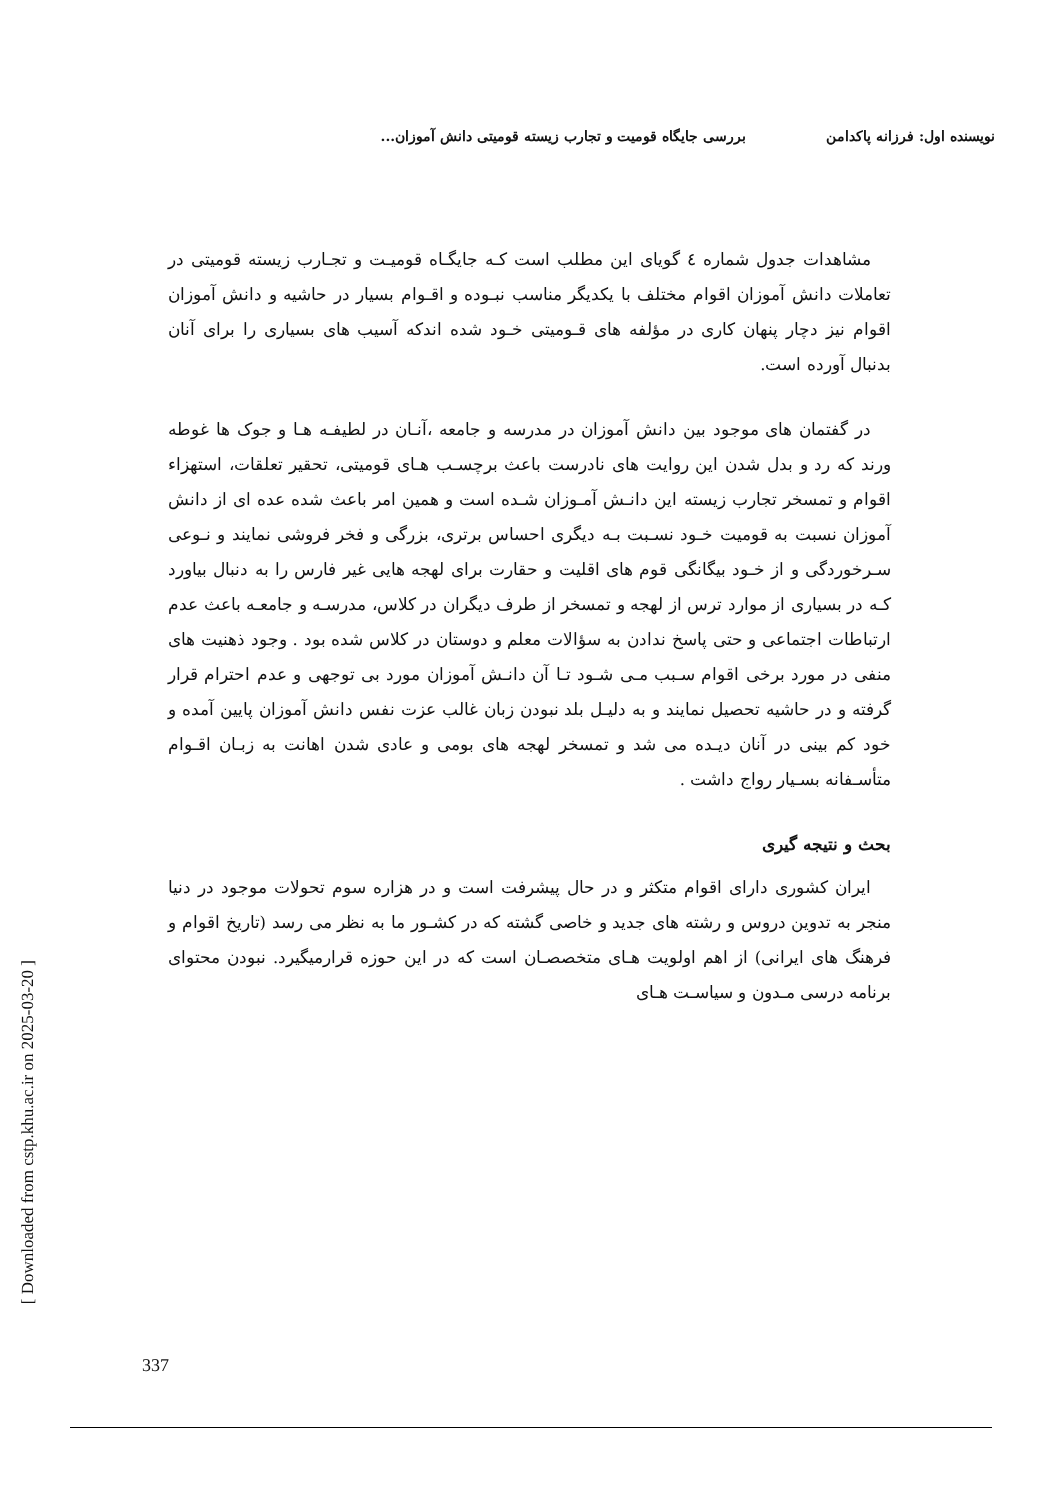نویسنده اول: فرزانه پاکدامن بررسی جایگاه قومیت و تجارب زیسته قومیتی دانش آموزان...
مشاهدات جدول شماره ٤ گویای این مطلب است کـه جایگـاه قومیـت و تجـارب زیسته قومیتی در تعاملات دانش آموزان اقوام مختلف با یکدیگر مناسب نبـوده و اقـوام بسیار در حاشیه و دانش آموزان اقوام نیز دچار پنهان کاری در مؤلفه های قـومیتی خـود شده اندکه آسیب های بسیاری را برای آنان بدنبال آورده است.
در گفتمان های موجود بین دانش آموزان در مدرسه و جامعه ،آنـان در لطیفـه هـا و جوک ها غوطه ورند که رد و بدل شدن این روایت های نادرست باعث برچسـب هـای قومیتی، تحقیر تعلقات، استهزاء اقوام و تمسخر تجارب زیسته این دانـش آمـوزان شـده است و همین امر باعث شده عده ای از دانش آموزان نسبت به قومیت خـود نسـبت بـه دیگری احساس برتری، بزرگی و فخر فروشی نمایند و نـوعی سـرخوردگی و از خـود بیگانگی قوم های اقلیت و حقارت برای لهجه هایی غیر فارس را به دنبال بیاورد کـه در بسیاری از موارد ترس از لهجه و تمسخر از طرف دیگران در کلاس، مدرسـه و جامعـه باعث عدم ارتباطات اجتماعی و حتی پاسخ ندادن به سؤالات معلم و دوستان در کلاس شده بود . وجود ذهنیت های منفی در مورد برخی اقوام سـبب مـی شـود تـا آن دانـش آموزان مورد بی توجهی و عدم احترام قرار گرفته و در حاشیه تحصیل نمایند و به دلیـل بلد نبودن زبان غالب عزت نفس دانش آموزان پایین آمده و خود کم بینی در آنان دیـده می شد و تمسخر لهجه های بومی و عادی شدن اهانت به زبـان اقـوام متأسـفانه بسـیار رواج داشت .
بحث و نتیجه گیری
ایران کشوری دارای اقوام متکثر و در حال پیشرفت است و در هزاره سوم تحولات موجود در دنیا منجر به تدوین دروس و رشته های جدید و خاصی گشته که در کشـور ما به نظر می رسد (تاریخ اقوام و فرهنگ های ایرانی) از اهم اولویت هـای متخصصـان است که در این حوزه قرارمیگیرد. نبودن محتوای برنامه درسی مـدون و سیاسـت هـای
[ Downloaded from cstp.khu.ac.ir on 2025-03-20 ]
337